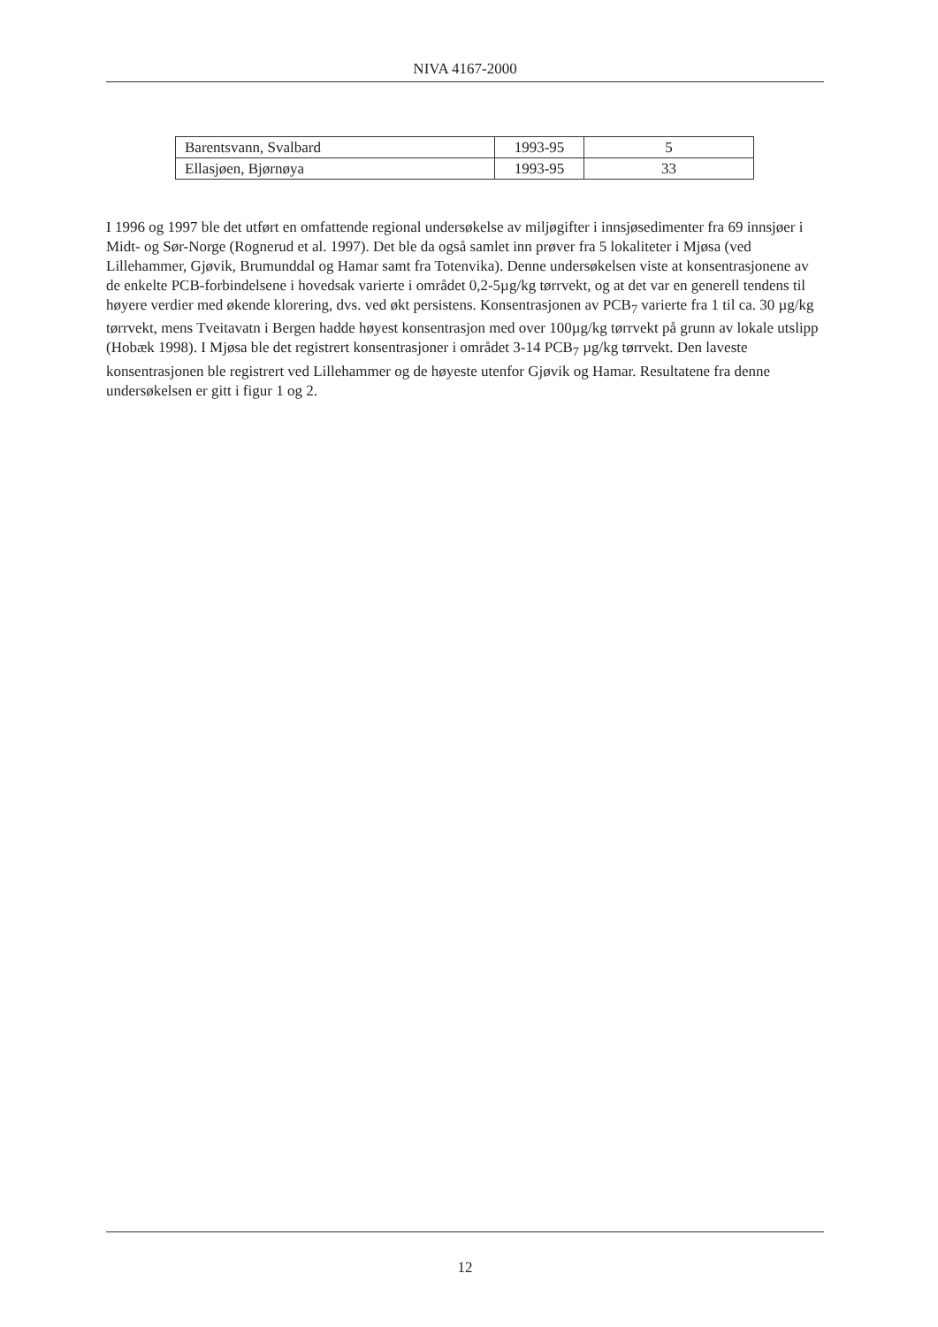NIVA 4167-2000
| Barentsvann, Svalbard | 1993-95 | 5 |
| Ellasjøen, Bjørnøya | 1993-95 | 33 |
I 1996 og 1997 ble det utført en omfattende regional undersøkelse av miljøgifter i innsjøsedimenter fra 69 innsjøer i Midt- og Sør-Norge (Rognerud et al. 1997). Det ble da også samlet inn prøver fra 5 lokaliteter i Mjøsa (ved Lillehammer, Gjøvik, Brumunddal og Hamar samt fra Totenvika). Denne undersøkelsen viste at konsentrasjonene av de enkelte PCB-forbindelsene i hovedsak varierte i området 0,2-5µg/kg tørrvekt, og at det var en generell tendens til høyere verdier med økende klorering, dvs. ved økt persistens. Konsentrasjonen av PCB<sub>7</sub> varierte fra 1 til ca. 30 µg/kg tørrvekt, mens Tveitavatn i Bergen hadde høyest konsentrasjon med over 100µg/kg tørrvekt på grunn av lokale utslipp (Hobæk 1998). I Mjøsa ble det registrert konsentrasjoner i området 3-14 PCB<sub>7</sub> µg/kg tørrvekt. Den laveste konsentrasjonen ble registrert ved Lillehammer og de høyeste utenfor Gjøvik og Hamar. Resultatene fra denne undersøkelsen er gitt i figur 1 og 2.
12